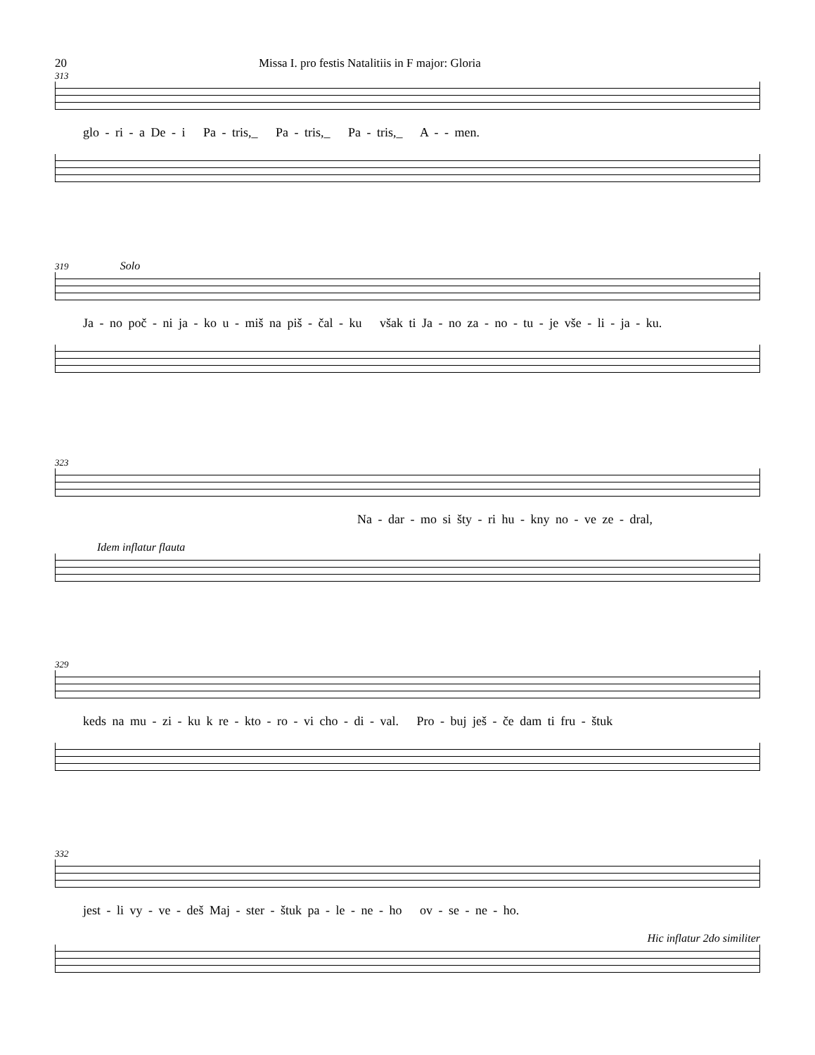20 Missa I. pro festis Natalitiis in F major: Gloria
313
glo - ri - a De - i Pa - tris,_ Pa - tris,_ Pa - tris,_ A - - men.
319 Solo
Ja - no poč - ni ja - ko u - miš na piš - čal - ku však ti Ja - no za - no - tu - je vše - li - ja - ku.
323
Na - dar - mo si šty - ri hu - kny no - ve ze - dral,
Idem inflatur flauta
329
keds na mu - zi - ku k re - kto - ro - vi cho - di - val. Pro - buj ješ - če dam ti fru - štuk
332
jest - li vy - ve - deš Maj - ster - štuk pa - le - ne - ho ov - se - ne - ho.
Hic inflatur 2do similiter